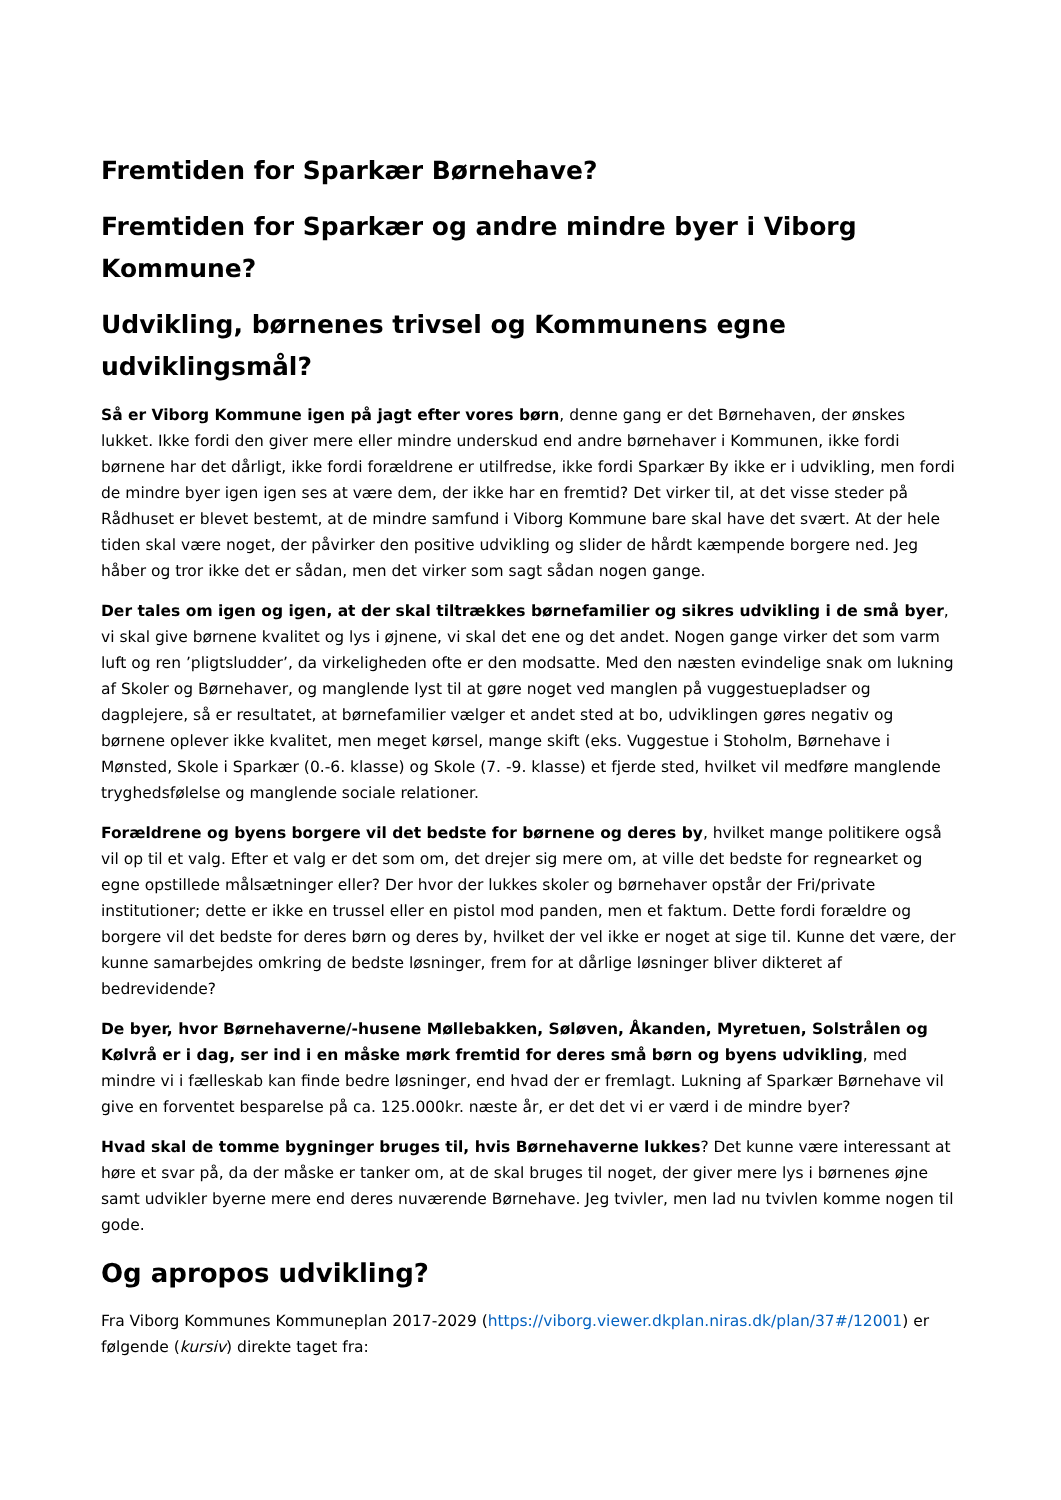Fremtiden for Sparkær Børnehave?
Fremtiden for Sparkær og andre mindre byer i Viborg Kommune?
Udvikling, børnenes trivsel og Kommunens egne udviklingsmål?
Så er Viborg Kommune igen på jagt efter vores børn, denne gang er det Børnehaven, der ønskes lukket. Ikke fordi den giver mere eller mindre underskud end andre børnehaver i Kommunen, ikke fordi børnene har det dårligt, ikke fordi forældrene er utilfredse, ikke fordi Sparkær By ikke er i udvikling, men fordi de mindre byer igen igen ses at være dem, der ikke har en fremtid? Det virker til, at det visse steder på Rådhuset er blevet bestemt, at de mindre samfund i Viborg Kommune bare skal have det svært. At der hele tiden skal være noget, der påvirker den positive udvikling og slider de hårdt kæmpende borgere ned. Jeg håber og tror ikke det er sådan, men det virker som sagt sådan nogen gange.
Der tales om igen og igen, at der skal tiltrækkes børnefamilier og sikres udvikling i de små byer, vi skal give børnene kvalitet og lys i øjnene, vi skal det ene og det andet. Nogen gange virker det som varm luft og ren ’pligtsludder’, da virkeligheden ofte er den modsatte. Med den næsten evindelige snak om lukning af Skoler og Børnehaver, og manglende lyst til at gøre noget ved manglen på vuggestuepladser og dagplejere, så er resultatet, at børnefamilier vælger et andet sted at bo, udviklingen gøres negativ og børnene oplever ikke kvalitet, men meget kørsel, mange skift (eks. Vuggestue i Stoholm, Børnehave i Mønsted, Skole i Sparkær (0.-6. klasse) og Skole (7. -9. klasse) et fjerde sted, hvilket vil medføre manglende tryghedsfølelse og manglende sociale relationer.
Forældrene og byens borgere vil det bedste for børnene og deres by, hvilket mange politikere også vil op til et valg. Efter et valg er det som om, det drejer sig mere om, at ville det bedste for regnearket og egne opstillede målsætninger eller? Der hvor der lukkes skoler og børnehaver opstår der Fri/private institutioner; dette er ikke en trussel eller en pistol mod panden, men et faktum. Dette fordi forældre og borgere vil det bedste for deres børn og deres by, hvilket der vel ikke er noget at sige til. Kunne det være, der kunne samarbejdes omkring de bedste løsninger, frem for at dårlige løsninger bliver dikteret af bedrevidende?
De byer, hvor Børnehaverne/-husene Møllebakken, Søløven, Åkanden, Myretuen, Solstrålen og Kølvrå er i dag, ser ind i en måske mørk fremtid for deres små børn og byens udvikling, med mindre vi i fælleskab kan finde bedre løsninger, end hvad der er fremlagt. Lukning af Sparkær Børnehave vil give en forventet besparelse på ca. 125.000kr. næste år, er det det vi er værd i de mindre byer?
Hvad skal de tomme bygninger bruges til, hvis Børnehaverne lukkes? Det kunne være interessant at høre et svar på, da der måske er tanker om, at de skal bruges til noget, der giver mere lys i børnenes øjne samt udvikler byerne mere end deres nuværende Børnehave. Jeg tvivler, men lad nu tvivlen komme nogen til gode.
Og apropos udvikling?
Fra Viborg Kommunes Kommuneplan 2017-2029 (https://viborg.viewer.dkplan.niras.dk/plan/37#/12001) er følgende (kursiv) direkte taget fra: